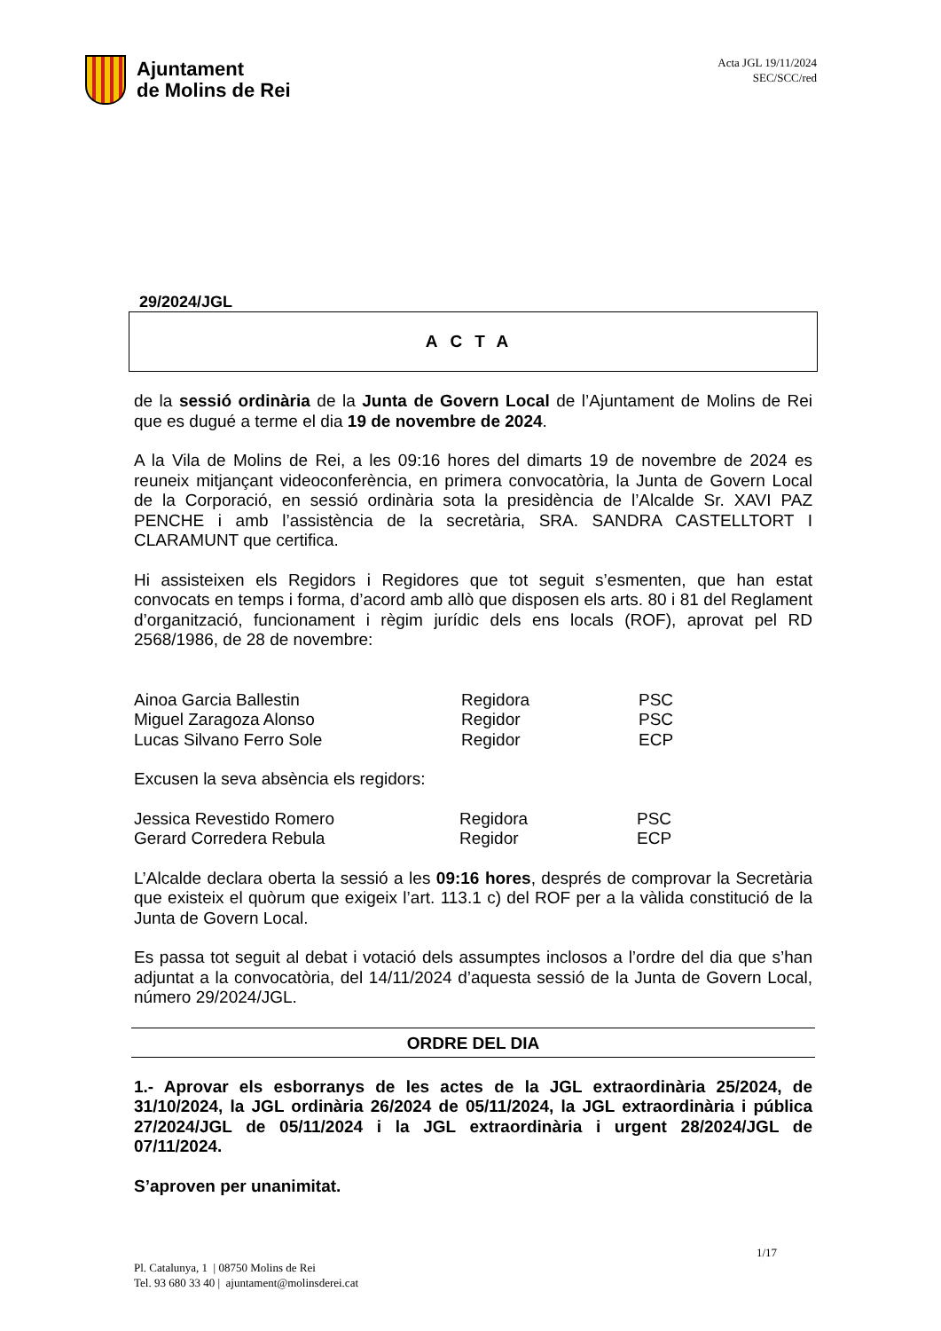Ajuntament
de Molins de Rei
Acta JGL 19/11/2024
SEC/SCC/red
29/2024/JGL
ACTA
de la sessió ordinària de la Junta de Govern Local de l’Ajuntament de Molins de Rei que es dugué a terme el dia 19 de novembre de 2024.
A la Vila de Molins de Rei, a les 09:16 hores del dimarts 19 de novembre de 2024 es reuneix mitjançant videoconferència, en primera convocatòria, la Junta de Govern Local de la Corporació, en sessió ordinària sota la presidència de l’Alcalde Sr. XAVI PAZ PENCHE i amb l’assistència de la secretària, SRA. SANDRA CASTELLTORT I CLARAMUNT que certifica.
Hi assisteixen els Regidors i Regidores que tot seguit s’esmenten, que han estat convocats en temps i forma, d’acord amb allò que disposen els arts. 80 i 81 del Reglament d’organització, funcionament i règim jurídic dels ens locals (ROF), aprovat pel RD 2568/1986, de 28 de novembre:
| Ainoa Garcia Ballestin | Regidora | PSC |
| Miguel Zaragoza Alonso | Regidor | PSC |
| Lucas Silvano Ferro Sole | Regidor | ECP |
Excusen la seva absència els regidors:
| Jessica Revestido Romero | Regidora | PSC |
| Gerard Corredera Rebula | Regidor | ECP |
L’Alcalde declara oberta la sessió a les 09:16 hores, després de comprovar la Secretària que existeix el quòrum que exigeix l’art. 113.1 c) del ROF per a la vàlida constitució de la Junta de Govern Local.
Es passa tot seguit al debat i votació dels assumptes inclosos a l’ordre del dia que s’han adjuntat a la convocatòria, del 14/11/2024 d’aquesta sessió de la Junta de Govern Local, número 29/2024/JGL.
ORDRE DEL DIA
1.- Aprovar els esborranys de les actes de la JGL extraordinària 25/2024, de 31/10/2024, la JGL ordinària 26/2024 de 05/11/2024, la JGL extraordinària i pública 27/2024/JGL de 05/11/2024 i la JGL extraordinària i urgent 28/2024/JGL de 07/11/2024.
S’aproven per unanimitat.
1/17
Pl. Catalunya, 1 | 08750 Molins de Rei
Tel. 93 680 33 40 | ajuntament@molinsderei.cat